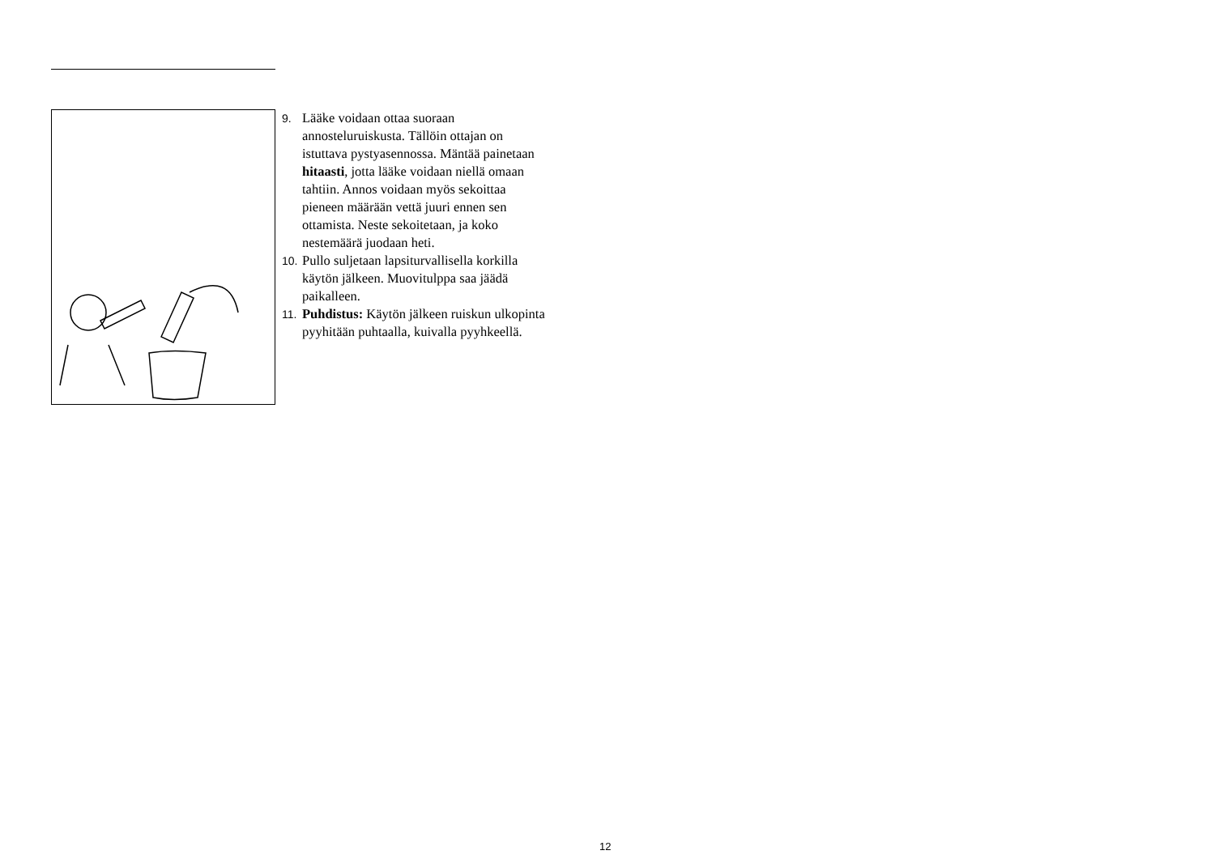9. Lääke voidaan ottaa suoraan annosteluruiskusta. Tällöin ottajan on istuttava pystyasennossa. Mäntää painetaan hitaasti, jotta lääke voidaan niellä omaan tahtiin. Annos voidaan myös sekoittaa pieneen määrään vettä juuri ennen sen ottamista. Neste sekoitetaan, ja koko nestemäärä juodaan heti.
10. Pullo suljetaan lapsiturvallisella korkilla käytön jälkeen. Muovitulppa saa jäädä paikalleen.
11. Puhdistus: Käytön jälkeen ruiskun ulkopinta pyyhitään puhtaalla, kuivalla pyyhkeellä.
12